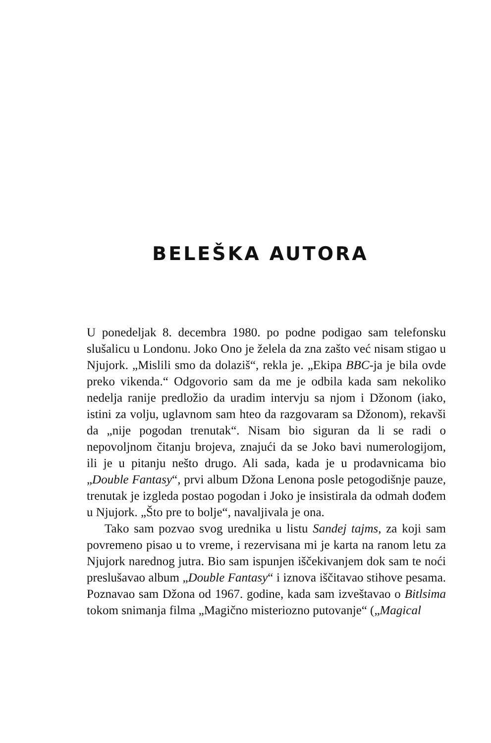BELEŠKA AUTORA
U ponedeljak 8. decembra 1980. po podne podigao sam telefonsku slušalicu u Londonu. Joko Ono je želela da zna zašto već nisam stigao u Njujork. „Mislili smo da dolaziš“, rekla je. „Ekipa BBC-ja je bila ovde preko vikenda.“ Odgovorio sam da me je odbila kada sam nekoliko nedelja ranije predložio da uradim intervju sa njom i Džonom (iako, istini za volju, uglavnom sam hteo da razgovaram sa Džonom), rekavši da „nije pogodan trenutak“. Nisam bio siguran da li se radi o nepovoljnom čitanju brojeva, znajući da se Joko bavi numerologijom, ili je u pitanju nešto drugo. Ali sada, kada je u prodavnicama bio „Double Fantasy“, prvi album Džona Lenona posle petogodišnje pauze, trenutak je izgleda postao pogodan i Joko je insistirala da odmah dođem u Njujork. „Što pre to bolje“, navaljivala je ona.
Tako sam pozvao svog urednika u listu Sandej tajms, za koji sam povremeno pisao u to vreme, i rezervisana mi je karta na ranom letu za Njujork narednog jutra. Bio sam ispunjen iščekivanjem dok sam te noći preslušavao album „Double Fantasy“ i iznova iščitavao stihove pesama. Poznavao sam Džona od 1967. godine, kada sam izveštavao o Bitlsima tokom snimanja filma „Magično misteriozno putovanje“ („Magical